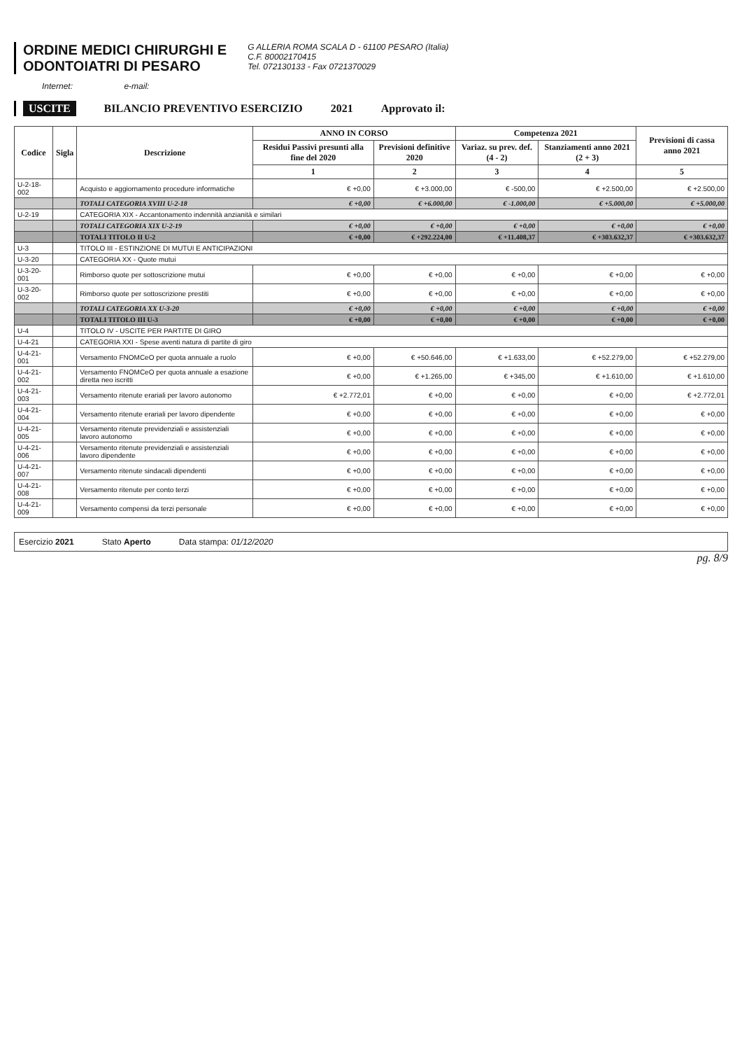ORDINE MEDICI CHIRURGHI E
ODONTOIATRI DI PESARO
G ALLERIA ROMA SCALA D - 61100 PESARO (Italia)
C.F. 80002170415
Tel. 072130133 - Fax 0721370029
Internet: e-mail:
USCITE BILANCIO PREVENTIVO ESERCIZIO 2021 Approvato il:
| Codice | Sigla | Descrizione | ANNO IN CORSO | | Competenza 2021 | | Previsioni di cassa anno 2021 |
| --- | --- | --- | --- | --- | --- | --- | --- |
| | | | Residui Passivi presunti alla fine del 2020 | Previsioni definitive 2020 | Variaz. su prev. def. (4 - 2) | Stanziamenti anno 2021 (2 + 3) | |
| | | | 1 | 2 | 3 | 4 | 5 |
| U-2-18-002 | | Acquisto e aggiornamento procedure informatiche | € +0,00 | € +3.000,00 | € -500,00 | € +2.500,00 | € +2.500,00 |
| | | TOTALI CATEGORIA XVIII U-2-18 | € +0,00 | € +6.000,00 | € -1.000,00 | € +5.000,00 | € +5.000,00 |
| U-2-19 | | CATEGORIA XIX - Accantonamento indennità anzianità e similari | | | | | |
| | | TOTALI CATEGORIA XIX U-2-19 | € +0,00 | € +0,00 | € +0,00 | € +0,00 | € +0,00 |
| | | TOTALI TITOLO II U-2 | € +0,00 | € +292.224,00 | € +11.408,37 | € +303.632,37 | € +303.632,37 |
| U-3 | | TITOLO III - ESTINZIONE DI MUTUI E ANTICIPAZIONI | | | | | |
| U-3-20 | | CATEGORIA XX - Quote mutui | | | | | |
| U-3-20-001 | | Rimborso quote per sottoscrizione mutui | € +0,00 | € +0,00 | € +0,00 | € +0,00 | € +0,00 |
| U-3-20-002 | | Rimborso quote per sottoscrizione prestiti | € +0,00 | € +0,00 | € +0,00 | € +0,00 | € +0,00 |
| | | TOTALI CATEGORIA XX U-3-20 | € +0,00 | € +0,00 | € +0,00 | € +0,00 | € +0,00 |
| | | TOTALI TITOLO III U-3 | € +0,00 | € +0,00 | € +0,00 | € +0,00 | € +0,00 |
| U-4 | | TITOLO IV - USCITE PER PARTITE DI GIRO | | | | | |
| U-4-21 | | CATEGORIA XXI - Spese aventi natura di partite di giro | | | | | |
| U-4-21-001 | | Versamento FNOMCeO per quota annuale a ruolo | € +0,00 | € +50.646,00 | € +1.633,00 | € +52.279,00 | € +52.279,00 |
| U-4-21-002 | | Versamento FNOMCeO per quota annuale a esazione diretta neo iscritti | € +0,00 | € +1.265,00 | € +345,00 | € +1.610,00 | € +1.610,00 |
| U-4-21-003 | | Versamento ritenute erariali per lavoro autonomo | € +2.772,01 | € +0,00 | € +0,00 | € +0,00 | € +2.772,01 |
| U-4-21-004 | | Versamento ritenute erariali per lavoro dipendente | € +0,00 | € +0,00 | € +0,00 | € +0,00 | € +0,00 |
| U-4-21-005 | | Versamento ritenute previdenziali e assistenziali lavoro autonomo | € +0,00 | € +0,00 | € +0,00 | € +0,00 | € +0,00 |
| U-4-21-006 | | Versamento ritenute previdenziali e assistenziali lavoro dipendente | € +0,00 | € +0,00 | € +0,00 | € +0,00 | € +0,00 |
| U-4-21-007 | | Versamento ritenute sindacali dipendenti | € +0,00 | € +0,00 | € +0,00 | € +0,00 | € +0,00 |
| U-4-21-008 | | Versamento ritenute per conto terzi | € +0,00 | € +0,00 | € +0,00 | € +0,00 | € +0,00 |
| U-4-21-009 | | Versamento compensi da terzi personale | € +0,00 | € +0,00 | € +0,00 | € +0,00 | € +0,00 |
Esercizio 2021 Stato Aperto Data stampa: 01/12/2020
pg. 8/9